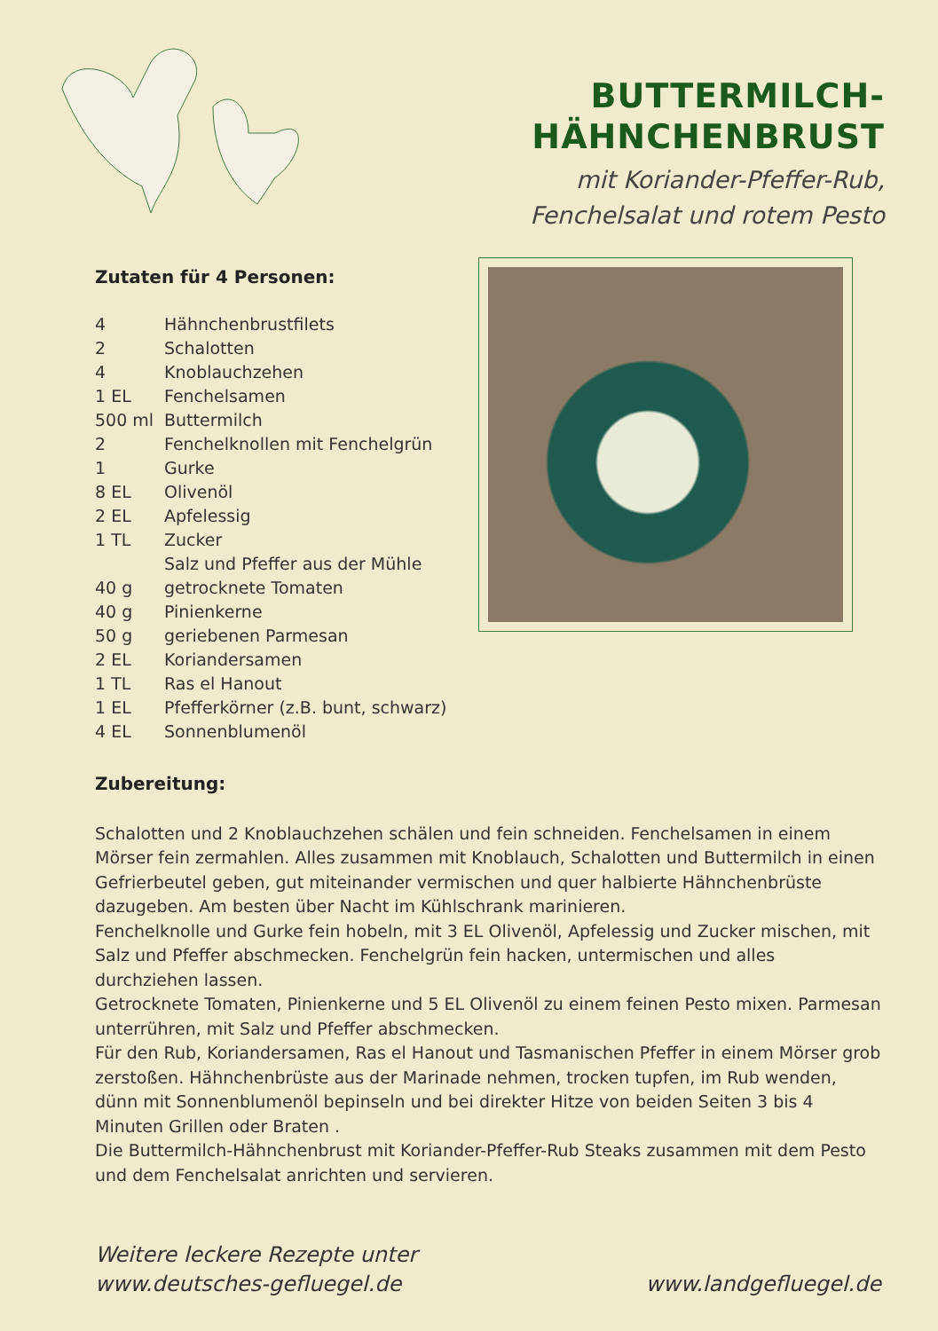BUTTERMILCH-
HÄHNCHENBRUST
mit Koriander-Pfeffer-Rub,
Fenchelsalat und rotem Pesto
Zutaten für 4 Personen:
| 4 | Hähnchenbrustfilets |
| 2 | Schalotten |
| 4 | Knoblauchzehen |
| 1 EL | Fenchelsamen |
| 500 ml | Buttermilch |
| 2 | Fenchelknollen mit Fenchelgrün |
| 1 | Gurke |
| 8 EL | Olivenöl |
| 2 EL | Apfelessig |
| 1 TL | Zucker |
| | Salz und Pfeffer aus der Mühle |
| 40 g | getrocknete Tomaten |
| 40 g | Pinienkerne |
| 50 g | geriebenen Parmesan |
| 2 EL | Koriandersamen |
| 1 TL | Ras el Hanout |
| 1 EL | Pfefferkörner (z.B. bunt, schwarz) |
| 4 EL | Sonnenblumenöl |
Zubereitung:
Schalotten und 2 Knoblauchzehen schälen und fein schneiden. Fenchelsamen in einem Mörser fein zermahlen. Alles zusammen mit Knoblauch, Schalotten und Buttermilch in einen Gefrierbeutel geben, gut miteinander vermischen und quer halbierte Hähnchenbrüste dazugeben. Am besten über Nacht im Kühlschrank marinieren.
Fenchelknolle und Gurke fein hobeln, mit 3 EL Olivenöl, Apfelessig und Zucker mischen, mit Salz und Pfeffer abschmecken. Fenchelgrün fein hacken, untermischen und alles durchziehen lassen.
Getrocknete Tomaten, Pinienkerne und 5 EL Olivenöl zu einem feinen Pesto mixen. Parmesan unterrühren, mit Salz und Pfeffer abschmecken.
Für den Rub, Koriandersamen, Ras el Hanout und Tasmanischen Pfeffer in einem Mörser grob zerstoßen. Hähnchenbrüste aus der Marinade nehmen, trocken tupfen, im Rub wenden, dünn mit Sonnenblumenöl bepinseln und bei direkter Hitze von beiden Seiten 3 bis 4 Minuten Grillen oder Braten .
Die Buttermilch-Hähnchenbrust mit Koriander-Pfeffer-Rub Steaks zusammen mit dem Pesto und dem Fenchelsalat anrichten und servieren.
Weitere leckere Rezepte unter
www.deutsches-gefluegel.de
www.landgefluegel.de